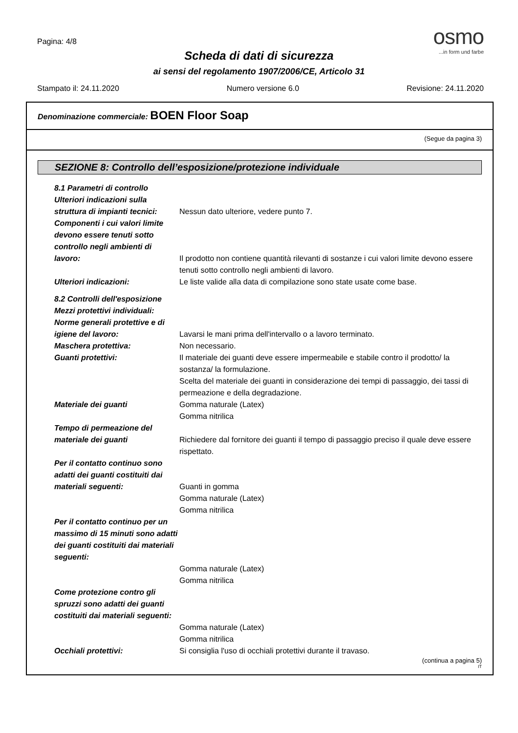Pagina: 4/8
osmo
...in form und farbe
Scheda di dati di sicurezza
ai sensi del regolamento 1907/2006/CE, Articolo 31
Stampato il: 24.11.2020 Numero versione 6.0 Revisione: 24.11.2020
Denominazione commerciale: BOEN Floor Soap
(Segue da pagina 3)
SEZIONE 8: Controllo dell’esposizione/protezione individuale
8.1 Parametri di controllo
Ulteriori indicazioni sulla struttura di impianti tecnici:
Nessun dato ulteriore, vedere punto 7.
Componenti i cui valori limite devono essere tenuti sotto controllo negli ambienti di lavoro:
Il prodotto non contiene quantità rilevanti di sostanze i cui valori limite devono essere tenuti sotto controllo negli ambienti di lavoro.
Ulteriori indicazioni: Le liste valide alla data di compilazione sono state usate come base.
8.2 Controlli dell'esposizione
Mezzi protettivi individuali:
Norme generali protettive e di igiene del lavoro:
Lavarsi le mani prima dell'intervallo o a lavoro terminato.
Maschera protettiva: Non necessario.
Guanti protettivi: Il materiale dei guanti deve essere impermeabile e stabile contro il prodotto/ la sostanza/ la formulazione.
Scelta del materiale dei guanti in considerazione dei tempi di passaggio, dei tassi di permeazione e della degradazione.
Materiale dei guanti Gomma naturale (Latex)
Gomma nitrilica
Tempo di permeazione del materiale dei guanti
Richiedere dal fornitore dei guanti il tempo di passaggio preciso il quale deve essere rispettato.
Per il contatto continuo sono adatti dei guanti costituiti dai materiali seguenti:
Guanti in gomma
Gomma naturale (Latex)
Gomma nitrilica
Per il contatto continuo per un massimo di 15 minuti sono adatti dei guanti costituiti dai materiali seguenti:
Gomma naturale (Latex)
Gomma nitrilica
Come protezione contro gli spruzzi sono adatti dei guanti costituiti dai materiali seguenti:
Gomma naturale (Latex)
Gomma nitrilica
Occhiali protettivi: Si consiglia l'uso di occhiali protettivi durante il travaso.
(continua a pagina 5)
IT